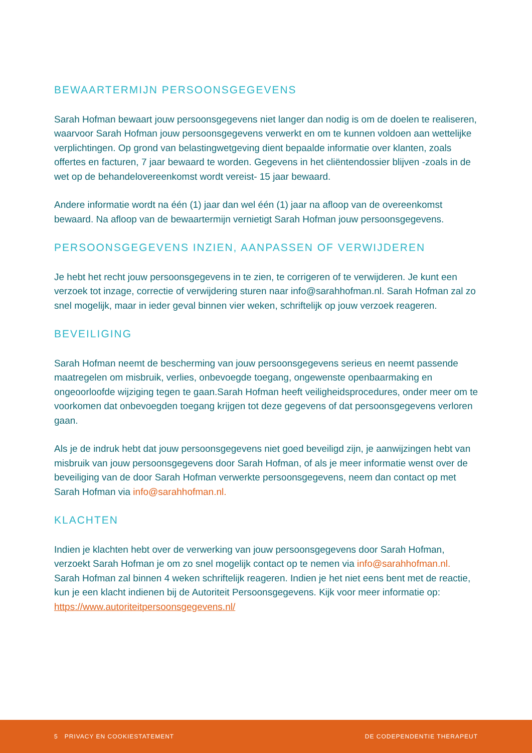BEWAARTERMIJN PERSOONSGEGEVENS
Sarah Hofman bewaart jouw persoonsgegevens niet langer dan nodig is om de doelen te realiseren, waarvoor Sarah Hofman jouw persoonsgegevens verwerkt en om te kunnen voldoen aan wettelijke verplichtingen. Op grond van belastingwetgeving dient bepaalde informatie over klanten, zoals offertes en facturen, 7 jaar bewaard te worden. Gegevens in het cliëntendossier blijven -zoals in de wet op de behandelovereenkomst wordt vereist- 15 jaar bewaard.
Andere informatie wordt na één (1) jaar dan wel één (1) jaar na afloop van de overeenkomst bewaard. Na afloop van de bewaartermijn vernietigt Sarah Hofman jouw persoonsgegevens.
PERSOONSGEGEVENS INZIEN, AANPASSEN OF VERWIJDEREN
Je hebt het recht jouw persoonsgegevens in te zien, te corrigeren of te verwijderen. Je kunt een verzoek tot inzage, correctie of verwijdering sturen naar info@sarahhofman.nl. Sarah Hofman zal zo snel mogelijk, maar in ieder geval binnen vier weken, schriftelijk op jouw verzoek reageren.
BEVEILIGING
Sarah Hofman neemt de bescherming van jouw persoonsgegevens serieus en neemt passende maatregelen om misbruik, verlies, onbevoegde toegang, ongewenste openbaarmaking en ongeoorloofde wijziging tegen te gaan.Sarah Hofman heeft veiligheidsprocedures, onder meer om te voorkomen dat onbevoegden toegang krijgen tot deze gegevens of dat persoonsgegevens verloren gaan.
Als je de indruk hebt dat jouw persoonsgegevens niet goed beveiligd zijn, je aanwijzingen hebt van misbruik van jouw persoonsgegevens door Sarah Hofman, of als je meer informatie wenst over de beveiliging van de door Sarah Hofman verwerkte persoonsgegevens, neem dan contact op met Sarah Hofman via info@sarahhofman.nl.
KLACHTEN
Indien je klachten hebt over de verwerking van jouw persoonsgegevens door Sarah Hofman, verzoekt Sarah Hofman je om zo snel mogelijk contact op te nemen via info@sarahhofman.nl. Sarah Hofman zal binnen 4 weken schriftelijk reageren. Indien je het niet eens bent met de reactie, kun je een klacht indienen bij de Autoriteit Persoonsgegevens. Kijk voor meer informatie op: https://www.autoriteitpersoonsgegevens.nl/
5 PRIVACY EN COOKIESTATEMENT DE CODEPENDENTIE THERAPEUT